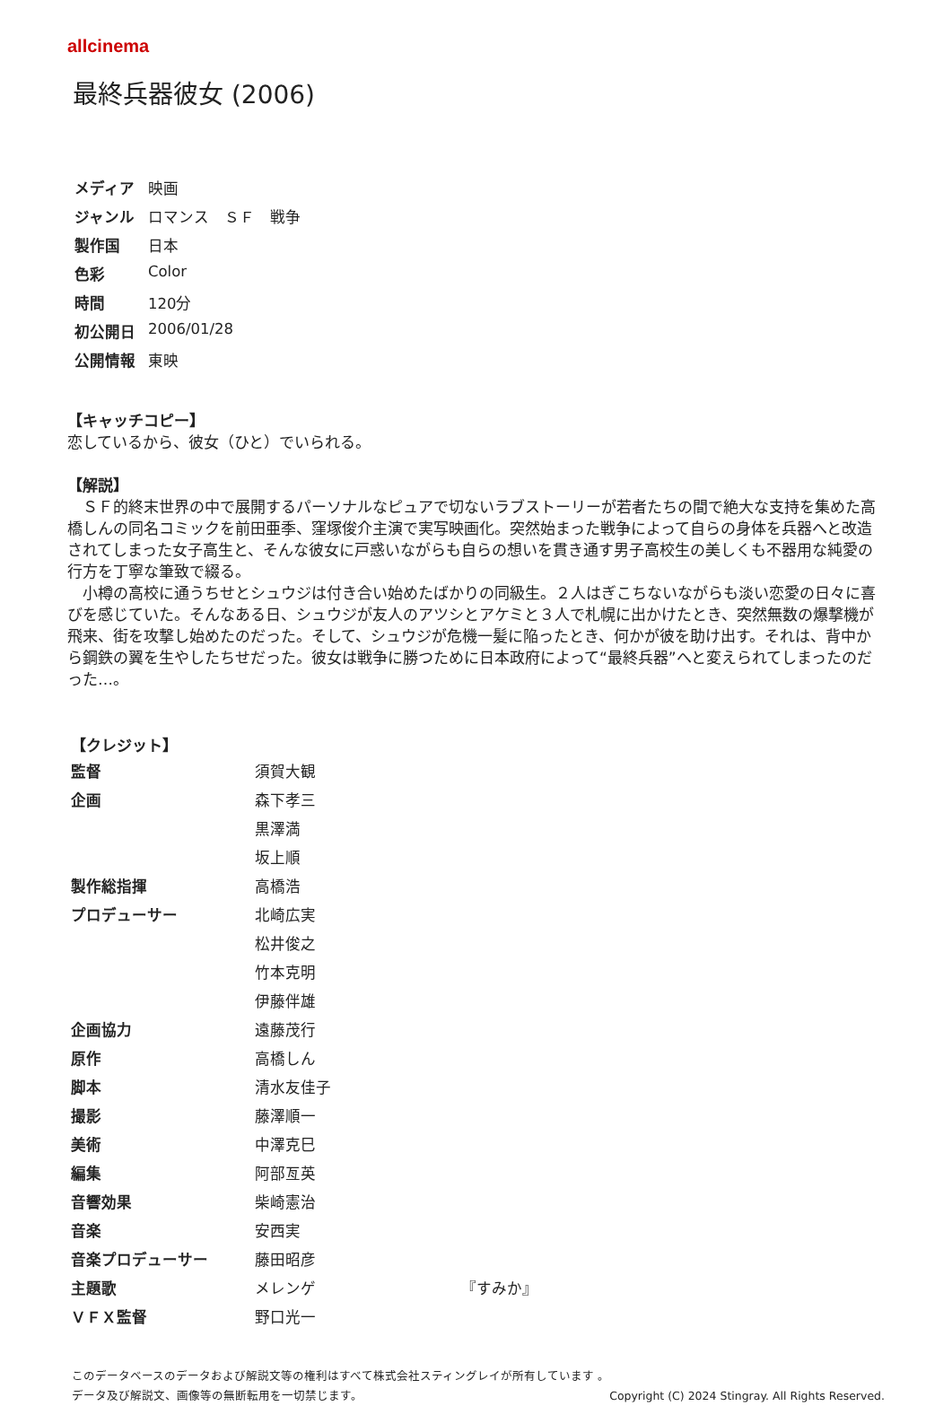allcinema
最終兵器彼女 (2006)
| メディア | 映画 |
| ジャンル | ロマンス ＳＦ 戦争 |
| 製作国 | 日本 |
| 色彩 | Color |
| 時間 | 120分 |
| 初公開日 | 2006/01/28 |
| 公開情報 | 東映 |
【キャッチコピー】
恋しているから、彼女（ひと）でいられる。
【解説】
　ＳＦ的終末世界の中で展開するパーソナルなピュアで切ないラブストーリーが若者たちの間で絶大な支持を集めた高橋しんの同名コミックを前田亜季、窪塚俊介主演で実写映画化。突然始まった戦争によって自らの身体を兵器へと改造されてしまった女子高生と、そんな彼女に戸惑いながらも自らの想いを貫き通す男子高校生の美しくも不器用な純愛の行方を丁寧な筆致で綴る。
　小樽の高校に通うちせとシュウジは付き合い始めたばかりの同級生。２人はぎこちないながらも淡い恋愛の日々に喜びを感じていた。そんなある日、シュウジが友人のアツシとアケミと３人で札幌に出かけたとき、突然無数の爆撃機が飛来、街を攻撃し始めたのだった。そして、シュウジが危機一髪に陥ったとき、何かが彼を助け出す。それは、背中から鋼鉄の翼を生やしたちせだった。彼女は戦争に勝つために日本政府によって“最終兵器”へと変えられてしまったのだった…。
【クレジット】
| 監督 | 須賀大観 | |
| 企画 | 森下孝三 | |
| | 黒澤満 | |
| | 坂上順 | |
| 製作総指揮 | 高橋浩 | |
| プロデューサー | 北崎広実 | |
| | 松井俊之 | |
| | 竹本克明 | |
| | 伊藤伴雄 | |
| 企画協力 | 遠藤茂行 | |
| 原作 | 高橋しん | |
| 脚本 | 清水友佳子 | |
| 撮影 | 藤澤順一 | |
| 美術 | 中澤克巳 | |
| 編集 | 阿部亙英 | |
| 音響効果 | 柴崎憲治 | |
| 音楽 | 安西実 | |
| 音楽プロデューサー | 藤田昭彦 | |
| 主題歌 | メレンゲ | 『すみか』 |
| ＶＦＸ監督 | 野口光一 | |
このデータベースのデータおよび解説文等の権利はすべて株式会社スティングレイが所有しています 。
データ及び解説文、画像等の無断転用を一切禁じます。 Copyright (C) 2024 Stingray. All Rights Reserved.